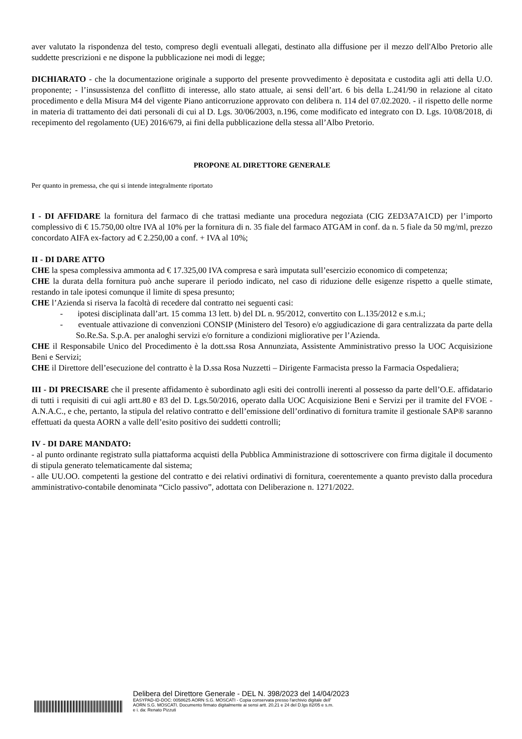aver valutato la rispondenza del testo, compreso degli eventuali allegati, destinato alla diffusione per il mezzo dell'Albo Pretorio alle suddette prescrizioni e ne dispone la pubblicazione nei modi di legge;
DICHIARATO - che la documentazione originale a supporto del presente provvedimento è depositata e custodita agli atti della U.O. proponente; - l’insussistenza del conflitto di interesse, allo stato attuale, ai sensi dell’art. 6 bis della L.241/90 in relazione al citato procedimento e della Misura M4 del vigente Piano anticorruzione approvato con delibera n. 114 del 07.02.2020. - il rispetto delle norme in materia di trattamento dei dati personali di cui al D. Lgs. 30/06/2003, n.196, come modificato ed integrato con D. Lgs. 10/08/2018, di recepimento del regolamento (UE) 2016/679, ai fini della pubblicazione della stessa all’Albo Pretorio.
PROPONE AL DIRETTORE GENERALE
Per quanto in premessa, che qui si intende integralmente riportato
I - DI AFFIDARE la fornitura del farmaco di che trattasi mediante una procedura negoziata (CIG ZED3A7A1CD) per l’importo complessivo di € 15.750,00 oltre IVA al 10% per la fornitura di n. 35 fiale del farmaco ATGAM in conf. da n. 5 fiale da 50 mg/ml, prezzo concordato AIFA ex-factory ad € 2.250,00 a conf. + IVA al 10%;
II - DI DARE ATTO
CHE la spesa complessiva ammonta ad € 17.325,00 IVA compresa e sarà imputata sull’esercizio economico di competenza;
CHE la durata della fornitura può anche superare il periodo indicato, nel caso di riduzione delle esigenze rispetto a quelle stimate, restando in tale ipotesi comunque il limite di spesa presunto;
CHE l’Azienda si riserva la facoltà di recedere dal contratto nei seguenti casi:
- ipotesi disciplinata dall’art. 15 comma 13 lett. b) del DL n. 95/2012, convertito con L.135/2012 e s.m.i.;
- eventuale attivazione di convenzioni CONSIP (Ministero del Tesoro) e/o aggiudicazione di gara centralizzata da parte della So.Re.Sa. S.p.A. per analoghi servizi e/o forniture a condizioni migliorative per l’Azienda.
CHE il Responsabile Unico del Procedimento è la dott.ssa Rosa Annunziata, Assistente Amministrativo presso la UOC Acquisizione Beni e Servizi;
CHE il Direttore dell’esecuzione del contratto è la D.ssa Rosa Nuzzetti – Dirigente Farmacista presso la Farmacia Ospedaliera;
III - DI PRECISARE che il presente affidamento è subordinato agli esiti dei controlli inerenti al possesso da parte dell’O.E. affidatario di tutti i requisiti di cui agli artt.80 e 83 del D. Lgs.50/2016, operato dalla UOC Acquisizione Beni e Servizi per il tramite del FVOE - A.N.A.C., e che, pertanto, la stipula del relativo contratto e dell’emissione dell’ordinativo di fornitura tramite il gestionale SAP® saranno effettuati da questa AORN a valle dell’esito positivo dei suddetti controlli;
IV - DI DARE MANDATO:
- al punto ordinante registrato sulla piattaforma acquisti della Pubblica Amministrazione di sottoscrivere con firma digitale il documento di stipula generato telematicamente dal sistema;
- alle UU.OO. competenti la gestione del contratto e dei relativi ordinativi di fornitura, coerentemente a quanto previsto dalla procedura amministrativo-contabile denominata “Ciclo passivo”, adottata con Deliberazione n. 1271/2022.
Delibera del Direttore Generale - DEL N. 398/2023 del 14/04/2023
EASYPAD-ID-DOC: 0058625 AORN S.G. MOSCATI - Copia conservata presso l'archivio digitale dell'
AORN S.G. MOSCATI. Documento firmato digitalmente ai sensi artt. 20,21 e 24 del D.lgs 82/05 e s.m.
e i. da: Renato Pizzuti